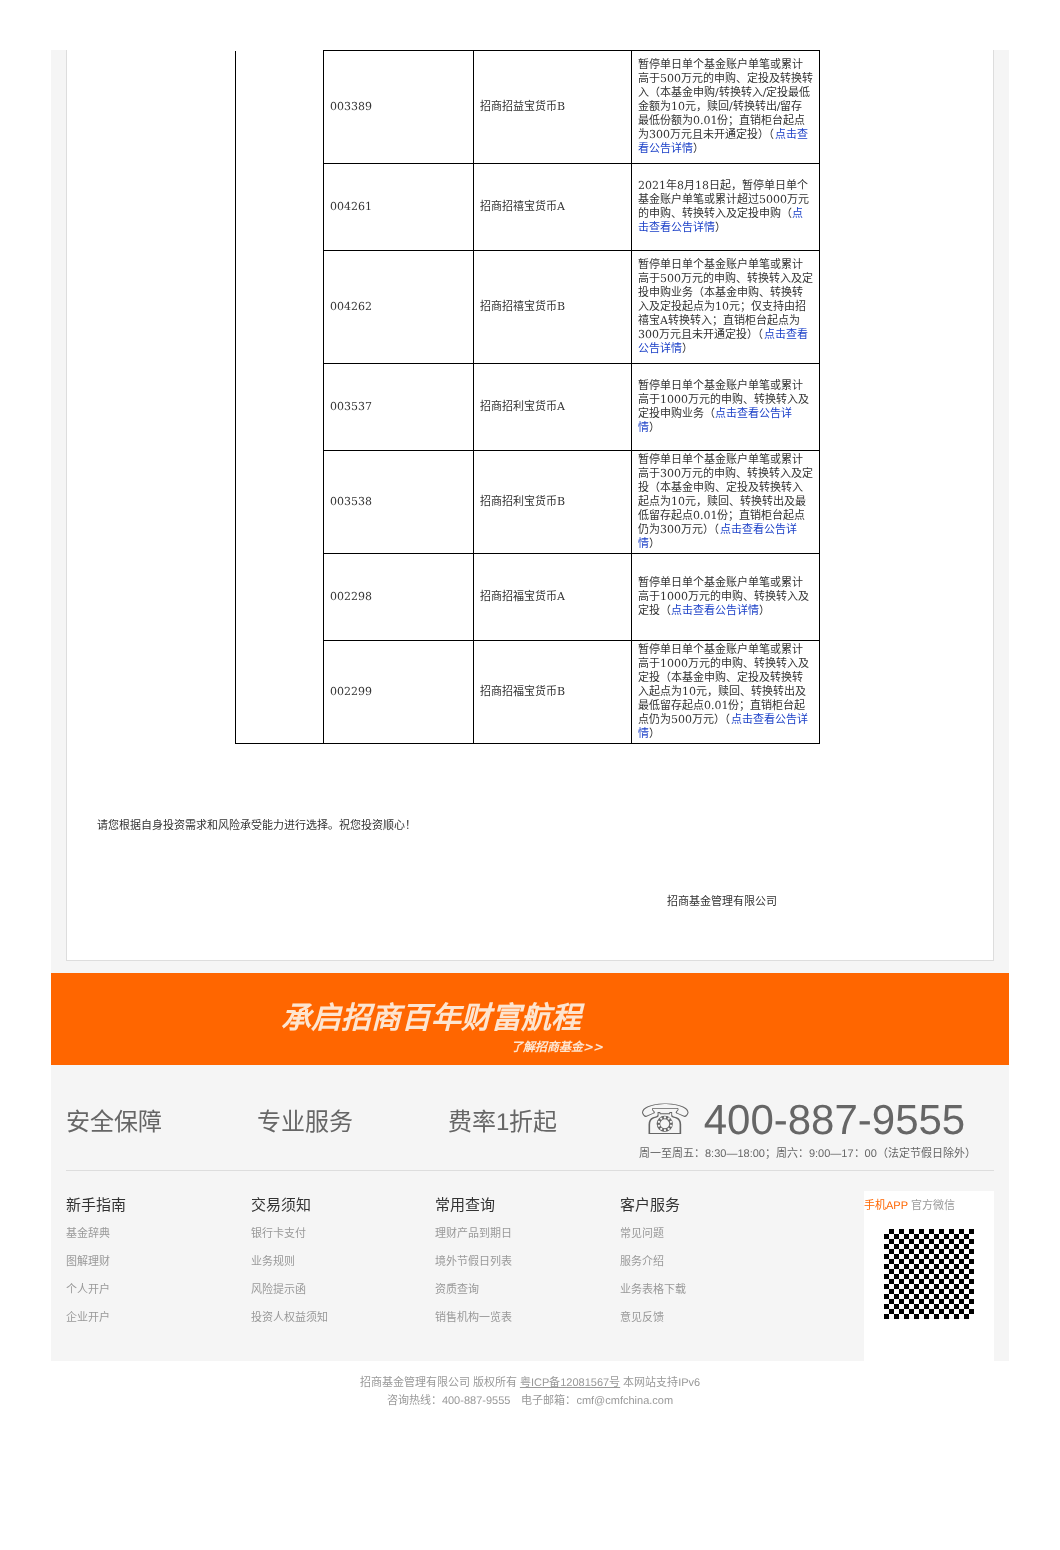| | 003389 | 招商招益宝货币B | 暂停单日单个基金账户单笔或累计高于500万元的申购、定投及转换转入（本基金申购/转换转入/定投最低金额为10元，赎回/转换转出/留存最低份额为0.01份；直销柜台起点为300万元且未开通定投）（ 点击查看公告详情 ） |
| | 004261 | 招商招禧宝货币A | 2021年8月18日起，暂停单日单个基金账户单笔或累计超过5000万元的申购、转换转入及定投申购（ 点击查看公告详情 ） |
| | 004262 | 招商招禧宝货币B | 暂停单日单个基金账户单笔或累计高于500万元的申购、转换转入及定投申购业务（本基金申购、转换转入及定投起点为10元；仅支持由招禧宝A转换转入；直销柜台起点为300万元且未开通定投）（ 点击查看公告详情 ） |
| | 003537 | 招商招利宝货币A | 暂停单日单个基金账户单笔或累计高于1000万元的申购、转换转入及定投申购业务（ 点击查看公告详情 ） |
| | 003538 | 招商招利宝货币B | 暂停单日单个基金账户单笔或累计高于300万元的申购、转换转入及定投（本基金申购、定投及转换转入起点为10元，赎回、转换转出及最低留存起点0.01份；直销柜台起点仍为300万元）（ 点击查看公告详情 ） |
| | 002298 | 招商招福宝货币A | 暂停单日单个基金账户单笔或累计高于1000万元的申购、转换转入及定投（ 点击查看公告详情 ） |
| | 002299 | 招商招福宝货币B | 暂停单日单个基金账户单笔或累计高于1000万元的申购、转换转入及定投（本基金申购、定投及转换转入起点为10元，赎回、转换转出及最低留存起点0.01份；直销柜台起点仍为500万元）（ 点击查看公告详情 ） |
请您根据自身投资需求和风险承受能力进行选择。祝您投资顺心！
招商基金管理有限公司
承启招商百年财富航程
了解招商基金>>
安全保障 专业服务 费率1折起
☏ 400-887-9555
周一至周五：8:30—18:00；周六：9:00—17：00（法定节假日除外）
新手指南
基金辞典
图解理财
个人开户
企业开户
交易须知
银行卡支付
业务规则
风险提示函
投资人权益须知
常用查询
理财产品到期日
境外节假日列表
资质查询
销售机构一览表
客户服务
常见问题
服务介绍
业务表格下载
意见反馈
手机APP 官方微信
招商基金管理有限公司 版权所有 粤ICP备12081567号 本网站支持IPv6
咨询热线：400-887-9555　电子邮箱：cmf@cmfchina.com